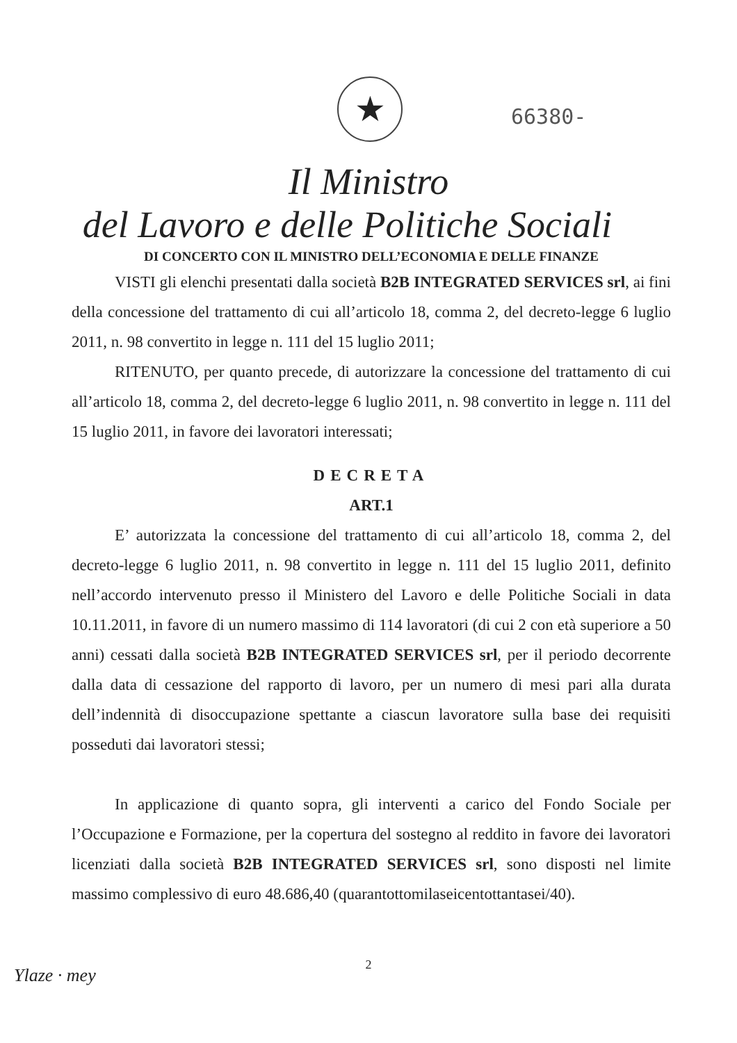★ 66380-
Il Ministro
del Lavoro e delle Politiche Sociali
DI CONCERTO CON IL MINISTRO DELL’ECONOMIA E DELLE FINANZE
VISTI gli elenchi presentati dalla società B2B INTEGRATED SERVICES srl, ai fini della concessione del trattamento di cui all’articolo 18, comma 2, del decreto-legge 6 luglio 2011, n. 98 convertito in legge n. 111 del 15 luglio 2011;
RITENUTO, per quanto precede, di autorizzare la concessione del trattamento di cui all’articolo 18, comma 2, del decreto-legge 6 luglio 2011, n. 98 convertito in legge n. 111 del 15 luglio 2011, in favore dei lavoratori interessati;
DECRETA
ART.1
E’ autorizzata la concessione del trattamento di cui all’articolo 18, comma 2, del decreto-legge 6 luglio 2011, n. 98 convertito in legge n. 111 del 15 luglio 2011, definito nell’accordo intervenuto presso il Ministero del Lavoro e delle Politiche Sociali in data 10.11.2011, in favore di un numero massimo di 114 lavoratori (di cui 2 con età superiore a 50 anni) cessati dalla società B2B INTEGRATED SERVICES srl, per il periodo decorrente dalla data di cessazione del rapporto di lavoro, per un numero di mesi pari alla durata dell’indennità di disoccupazione spettante a ciascun lavoratore sulla base dei requisiti posseduti dai lavoratori stessi;
In applicazione di quanto sopra, gli interventi a carico del Fondo Sociale per l’Occupazione e Formazione, per la copertura del sostegno al reddito in favore dei lavoratori licenziati dalla società B2B INTEGRATED SERVICES srl, sono disposti nel limite massimo complessivo di euro 48.686,40 (quarantottomilaseicentottantasei/40).
2
Ylaze · mey